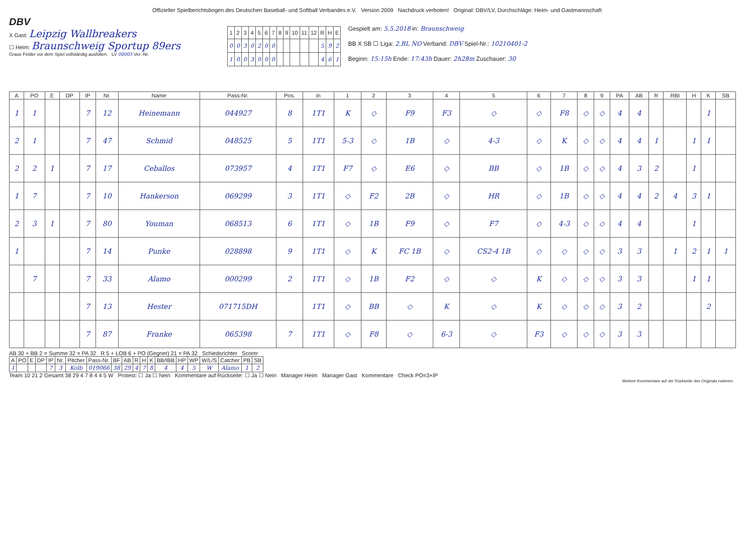Offizieller Spielberichtsbogen des Deutschen Baseball- und Softball Verbandes e.V. Version 2009 Nachdruck verboten! Original: DBV/LV, Durchschläge: Heim- und Gastmannschaft
DBV
X Gast: Leipzig Wallbreakers
☐ Heim: Braunschweig Sportup 89ers
Graue Felder vor dem Spiel vollständig ausfüllen. LV 08005 Ver.-Nr.
| 1 | 2 | 3 | 4 | 5 | 6 | 7 | 8 | 9 | 10 | 11 | 12 | R | H | E |
| 0 | 0 | 3 | 0 | 2 | 0 | 0 | | | | | | 5 | 9 | 2 |
| 1 | 0 | 0 | 3 | 0 | 0 | 0 | | | | | | 4 | 6 | 1 |
Gespielt am: 5.5.2018 in: Braunschweig
BB X SB ☐ Liga: 2.BL NO Verband: DBV Spiel-Nr.: 10210401-2
Beginn: 15:15h Ende: 17:43h Dauer: 2h28m Zuschauer: 30
| A | PO | E | DP | IP | Nr. | Name | Pass-Nr. | Pos. | in | 1 | 2 | 3 | 4 | 5 | 6 | 7 | 8 | 9 | PA | AB | R | RBI | H | K | SB |
| --- | --- | --- | --- | --- | --- | --- | --- | --- | --- | --- | --- | --- | --- | --- | --- | --- | --- | --- | --- | --- | --- | --- | --- | --- | --- |
| 1 | 1 | | | 7 | 12 | Heinemann | 044927 | 8 | 1T1 | K | ◇ | F9 | F3 | ◇ | ◇ | F8 | ◇ | ◇ | 4 | 4 | | | | 1 | |
| 2 | 1 | | | 7 | 47 | Schmid | 048525 | 5 | 1T1 | 5-3 | ◇ | 1B | ◇ | 4-3 | ◇ | K | ◇ | ◇ | 4 | 4 | 1 | | 1 | 1 | |
| 2 | 2 | 1 | | 7 | 17 | Ceballos | 073957 | 4 | 1T1 | F7 | ◇ | E6 | ◇ | BB | ◇ | 1B | ◇ | ◇ | 4 | 3 | 2 | | 1 | | |
| 1 | 7 | | | 7 | 10 | Hankerson | 069299 | 3 | 1T1 | ◇ | F2 | 2B | ◇ | HR | ◇ | 1B | ◇ | ◇ | 4 | 4 | 2 | 4 | 3 | 1 | |
| 2 | 3 | 1 | | 7 | 80 | Youman | 068513 | 6 | 1T1 | ◇ | 1B | F9 | ◇ | F7 | ◇ | 4-3 | ◇ | ◇ | 4 | 4 | | | 1 | | |
| 1 | | | | 7 | 14 | Punke | 028898 | 9 | 1T1 | ◇ | K | FC 1B | ◇ | CS2-4 1B | ◇ | ◇ | ◇ | ◇ | 3 | 3 | | 1 | 2 | 1 | 1 |
| | 7 | | | 7 | 33 | Alamo | 000299 | 2 | 1T1 | ◇ | 1B | F2 | ◇ | ◇ | K | ◇ | ◇ | ◇ | 3 | 3 | | | 1 | 1 | |
| | | | | 7 | 13 | Hester | 071715DH | | 1T1 | ◇ | BB | ◇ | K | ◇ | K | ◇ | ◇ | ◇ | 3 | 2 | | | | 2 | |
| | | | | 7 | 87 | Franke | 065398 | 7 | 1T1 | ◇ | F8 | ◇ | 6-3 | ◇ | F3 | ◇ | ◇ | ◇ | 3 | 3 | | | | | |
AB 30 + BB 2 = Summe 32 = PA 32 R 5 + LOB 6 + PO (Gegner) 21 = PA 32 Schiedsrichter Scorer
| A | PO | E | DP | IP | Nr. | Pitcher | Pass-Nr. | BF | AB | R | H | K | BB/IBB | HP | WP | W/L/S | Catcher | PB | SB |
| --- | --- | --- | --- | --- | --- | --- | --- | --- | --- | --- | --- | --- | --- | --- | --- | --- | --- | --- | --- |
| 1 | | | | 7 | 3 | Kolb | 019066 | 38 | 29 | 4 | 7 | 8 | 4 | 4 | 5 | W | Alamo | 1 | 2 |
Team 10 21 2 Gesamt 38 29 4 7 8 4 4 5 W Protest: ☐ Ja ☐ Nein Kommentare auf Rückseite: ☐ Ja ☐ Nein Manager Heim Manager Gast Kommentare Check PO=3×IP
Weitere Kommentare auf der Rückseite des Originals notieren.